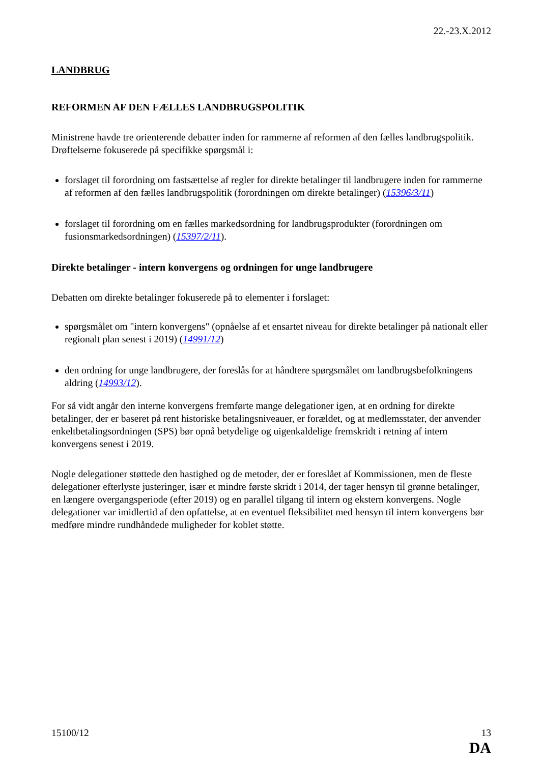22.-23.X.2012
LANDBRUG
REFORMEN AF DEN FÆLLES LANDBRUGSPOLITIK
Ministrene havde tre orienterende debatter inden for rammerne af reformen af den fælles landbrugspolitik. Drøftelserne fokuserede på specifikke spørgsmål i:
forslaget til forordning om fastsættelse af regler for direkte betalinger til landbrugere inden for rammerne af reformen af den fælles landbrugspolitik (forordningen om direkte betalinger) (15396/3/11)
forslaget til forordning om en fælles markedsordning for landbrugsprodukter (forordningen om fusionsmarkedsordningen) (15397/2/11).
Direkte betalinger - intern konvergens og ordningen for unge landbrugere
Debatten om direkte betalinger fokuserede på to elementer i forslaget:
spørgsmålet om "intern konvergens" (opnåelse af et ensartet niveau for direkte betalinger på nationalt eller regionalt plan senest i 2019) (14991/12)
den ordning for unge landbrugere, der foreslås for at håndtere spørgsmålet om landbrugsbefolkningens aldring (14993/12).
For så vidt angår den interne konvergens fremførte mange delegationer igen, at en ordning for direkte betalinger, der er baseret på rent historiske betalingsniveauer, er forældet, og at medlemsstater, der anvender enkeltbetalingsordningen (SPS) bør opnå betydelige og uigenkaldelige fremskridt i retning af intern konvergens senest i 2019.
Nogle delegationer støttede den hastighed og de metoder, der er foreslået af Kommissionen, men de fleste delegationer efterlyste justeringer, især et mindre første skridt i 2014, der tager hensyn til grønne betalinger, en længere overgangsperiode (efter 2019) og en parallel tilgang til intern og ekstern konvergens. Nogle delegationer var imidlertid af den opfattelse, at en eventuel fleksibilitet med hensyn til intern konvergens bør medføre mindre rundhåndede muligheder for koblet støtte.
15100/12 13
DA